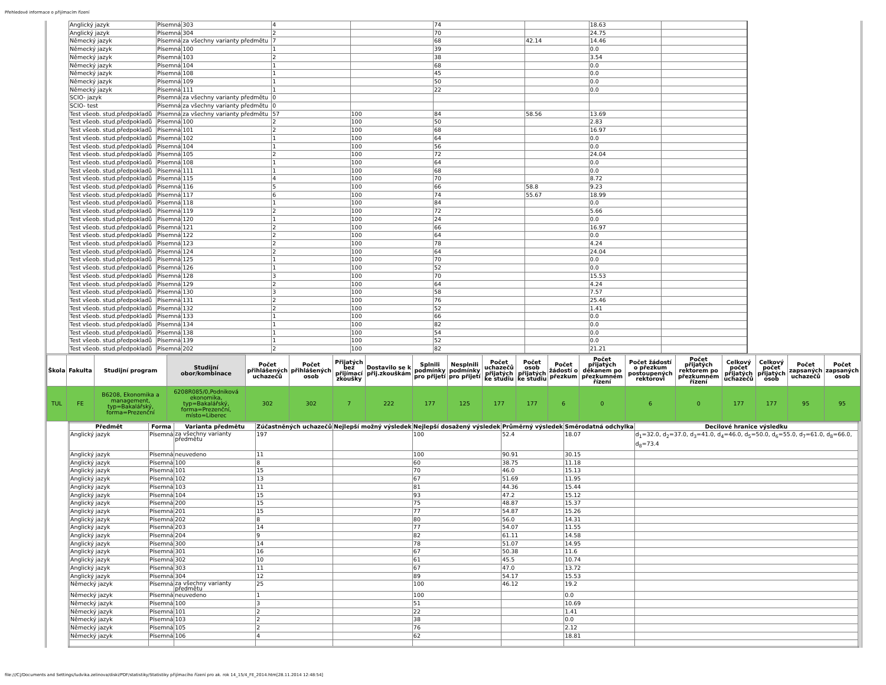Přehledové informace o přijímacím řízení
| Anglický jazyk | Písemná | 303 | 4 | | 74 | | 18.63 | |
| Anglický jazyk | Písemná | 304 | 2 | | 70 | | 24.75 | |
| Německý jazyk | Písemná | za všechny varianty předmětu | 7 | | 68 | 42.14 | 14.46 | |
| Německý jazyk | Písemná | 100 | 1 | | 39 | | 0.0 | |
| Německý jazyk | Písemná | 103 | 2 | | 38 | | 3.54 | |
| Německý jazyk | Písemná | 104 | 1 | | 68 | | 0.0 | |
| Německý jazyk | Písemná | 108 | 1 | | 45 | | 0.0 | |
| Německý jazyk | Písemná | 109 | 1 | | 50 | | 0.0 | |
| Německý jazyk | Písemná | 111 | 1 | | 22 | | 0.0 | |
| SCIO- jazyk | Písemná | za všechny varianty předmětu | 0 | | | | | |
| SCIO- test | Písemná | za všechny varianty předmětu | 0 | | | | | |
| Test všeob. stud.předpokladů | Písemná | za všechny varianty předmětu | 57 | 100 | 84 | 58.56 | 13.69 | |
| Test všeob. stud.předpokladů | Písemná | 100 | 2 | 100 | 50 | | 2.83 | |
| Test všeob. stud.předpokladů | Písemná | 101 | 2 | 100 | 68 | | 16.97 | |
| Test všeob. stud.předpokladů | Písemná | 102 | 1 | 100 | 64 | | 0.0 | |
| Test všeob. stud.předpokladů | Písemná | 104 | 1 | 100 | 56 | | 0.0 | |
| Test všeob. stud.předpokladů | Písemná | 105 | 2 | 100 | 72 | | 24.04 | |
| Test všeob. stud.předpokladů | Písemná | 108 | 1 | 100 | 64 | | 0.0 | |
| Test všeob. stud.předpokladů | Písemná | 111 | 1 | 100 | 68 | | 0.0 | |
| Test všeob. stud.předpokladů | Písemná | 115 | 4 | 100 | 70 | | 8.72 | |
| Test všeob. stud.předpokladů | Písemná | 116 | 5 | 100 | 66 | 58.8 | 9.23 | |
| Test všeob. stud.předpokladů | Písemná | 117 | 6 | 100 | 74 | 55.67 | 18.99 | |
| Test všeob. stud.předpokladů | Písemná | 118 | 1 | 100 | 84 | | 0.0 | |
| Test všeob. stud.předpokladů | Písemná | 119 | 2 | 100 | 72 | | 5.66 | |
| Test všeob. stud.předpokladů | Písemná | 120 | 1 | 100 | 24 | | 0.0 | |
| Test všeob. stud.předpokladů | Písemná | 121 | 2 | 100 | 66 | | 16.97 | |
| Test všeob. stud.předpokladů | Písemná | 122 | 2 | 100 | 64 | | 0.0 | |
| Test všeob. stud.předpokladů | Písemná | 123 | 2 | 100 | 78 | | 4.24 | |
| Test všeob. stud.předpokladů | Písemná | 124 | 2 | 100 | 64 | | 24.04 | |
| Test všeob. stud.předpokladů | Písemná | 125 | 1 | 100 | 70 | | 0.0 | |
| Test všeob. stud.předpokladů | Písemná | 126 | 1 | 100 | 52 | | 0.0 | |
| Test všeob. stud.předpokladů | Písemná | 128 | 3 | 100 | 70 | | 15.53 | |
| Test všeob. stud.předpokladů | Písemná | 129 | 2 | 100 | 64 | | 4.24 | |
| Test všeob. stud.předpokladů | Písemná | 130 | 3 | 100 | 58 | | 7.57 | |
| Test všeob. stud.předpokladů | Písemná | 131 | 2 | 100 | 76 | | 25.46 | |
| Test všeob. stud.předpokladů | Písemná | 132 | 2 | 100 | 52 | | 1.41 | |
| Test všeob. stud.předpokladů | Písemná | 133 | 1 | 100 | 66 | | 0.0 | |
| Test všeob. stud.předpokladů | Písemná | 134 | 1 | 100 | 82 | | 0.0 | |
| Test všeob. stud.předpokladů | Písemná | 138 | 1 | 100 | 54 | | 0.0 | |
| Test všeob. stud.předpokladů | Písemná | 139 | 1 | 100 | 52 | | 0.0 | |
| Test všeob. stud.předpokladů | Písemná | 202 | 2 | 100 | 82 | | 21.21 | |
| Škola | Fakulta | Studijní program | Studijní obor/kombinace | Počet přihlášených uchazečů | Počet přihlášených osob | Přijatých bez přijímací zkoušky | Dostavilo se k přij.zkouškám | Splnili podmínky pro přijetí | Nesplnili podmínky pro přijetí | Počet uchazečů přijatých ke studiu | Počet osob přijatých ke studiu | Počet žádostí o přezkum | Počet přijatých děkanem po přezkumném řízení | Počet žádostí o přezkum postoupených rektorovi | Počet přijatých rektorem po přezkumném řízení | Celkový počet přijatých uchazečů | Celkový počet přijatých osob | Počet zapsaných uchazečů | Počet zapsaných osob |
| --- | --- | --- | --- | --- | --- | --- | --- | --- | --- | --- | --- | --- | --- | --- | --- | --- | --- | --- | --- |
| TUL | FE | B6208, Ekonomika a management, typ=Bakalářský, forma=Prezenční | 6208R085/0,Podniková ekonomika, typ=Bakalářský, forma=Prezenční, místo=Liberec | 302 | 302 | 7 | 222 | 177 | 125 | 177 | 177 | 6 | 0 | 6 | 0 | 177 | 177 | 95 | 95 |
| Předmět | Forma | Varianta předmětu | Zúčastněných uchazečů | Nejlepší možný výsledek | Nejlepší dosažený výsledek | Průměrný výsledek | Směrodatná odchylka | Decilové hranice výsledku |
| --- | --- | --- | --- | --- | --- | --- | --- | --- |
| Anglický jazyk | Písemná | za všechny varianty předmětu | 197 | | 100 | 52.4 | 18.07 | d<sub>1</sub>=32.0, d<sub>2</sub>=37.0, d<sub>3</sub>=41.0, d<sub>4</sub>=46.0, d<sub>5</sub>=50.0, d<sub>6</sub>=55.0, d<sub>7</sub>=61.0, d<sub>8</sub>=66.0, d<sub>8</sub>=73.4 |
| Anglický jazyk | Písemná | neuvedeno | 11 | | 100 | 90.91 | 30.15 | |
| Anglický jazyk | Písemná | 100 | 8 | | 60 | 38.75 | 11.18 | |
| Anglický jazyk | Písemná | 101 | 15 | | 70 | 46.0 | 15.13 | |
| Anglický jazyk | Písemná | 102 | 13 | | 67 | 51.69 | 11.95 | |
| Anglický jazyk | Písemná | 103 | 11 | | 81 | 44.36 | 15.44 | |
| Anglický jazyk | Písemná | 104 | 15 | | 93 | 47.2 | 15.12 | |
| Anglický jazyk | Písemná | 200 | 15 | | 75 | 48.87 | 15.37 | |
| Anglický jazyk | Písemná | 201 | 15 | | 77 | 54.87 | 15.26 | |
| Anglický jazyk | Písemná | 202 | 8 | | 80 | 56.0 | 14.31 | |
| Anglický jazyk | Písemná | 203 | 14 | | 77 | 54.07 | 11.55 | |
| Anglický jazyk | Písemná | 204 | 9 | | 82 | 61.11 | 14.58 | |
| Anglický jazyk | Písemná | 300 | 14 | | 78 | 51.07 | 14.95 | |
| Anglický jazyk | Písemná | 301 | 16 | | 67 | 50.38 | 11.6 | |
| Anglický jazyk | Písemná | 302 | 10 | | 61 | 45.5 | 10.74 | |
| Anglický jazyk | Písemná | 303 | 11 | | 67 | 47.0 | 13.72 | |
| Anglický jazyk | Písemná | 304 | 12 | | 89 | 54.17 | 15.53 | |
| Německý jazyk | Písemná | za všechny varianty předmětu | 25 | | 100 | 46.12 | 19.2 | |
| Německý jazyk | Písemná | neuvedeno | 1 | | 100 | | 0.0 | |
| Německý jazyk | Písemná | 100 | 3 | | 51 | | 10.69 | |
| Německý jazyk | Písemná | 101 | 2 | | 22 | | 1.41 | |
| Německý jazyk | Písemná | 103 | 2 | | 38 | | 0.0 | |
| Německý jazyk | Písemná | 105 | 2 | | 76 | | 2.12 | |
| Německý jazyk | Písemná | 106 | 4 | | 62 | | 18.81 | |
file:///C|/Documents and Settings/ludvika.zelinova/diski/PDF/statistiky/Statistiky přijímacího řízení pro ak. rok 14_15/4_FE_2014.htm[28.11.2014 12:48:54]